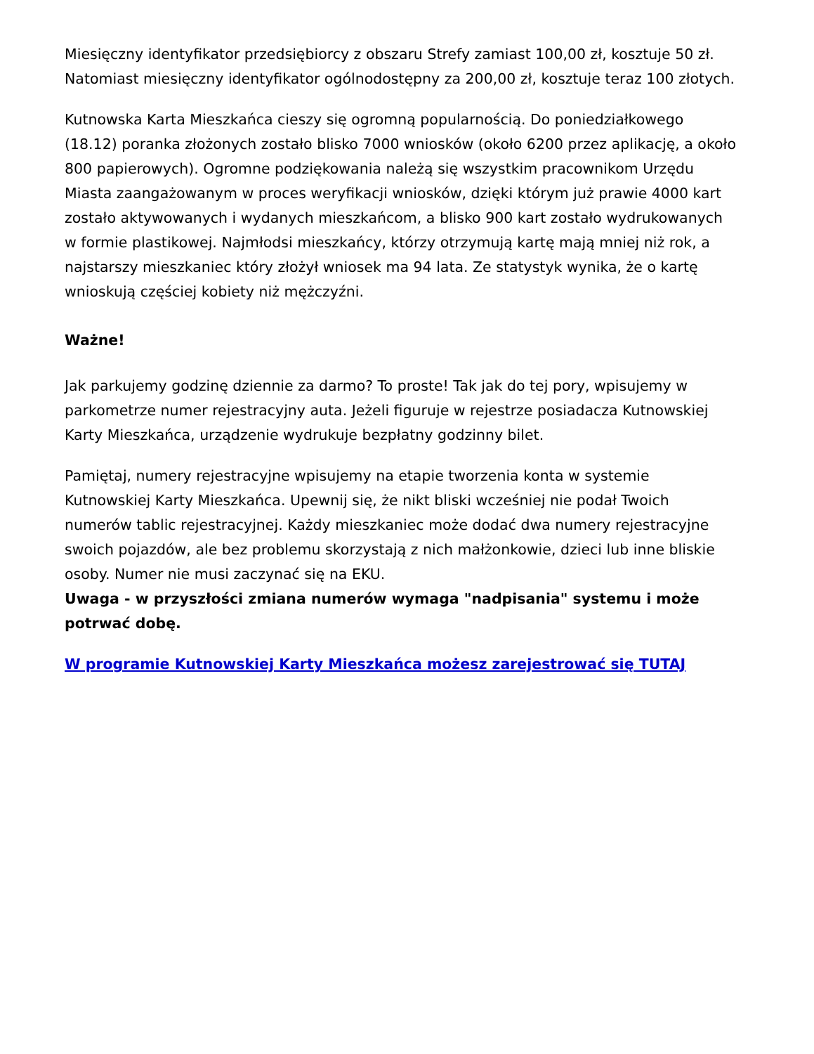Miesięczny identyfikator przedsiębiorcy z obszaru Strefy zamiast 100,00 zł, kosztuje 50 zł. Natomiast miesięczny identyfikator ogólnodostępny za 200,00 zł, kosztuje teraz 100 złotych.
Kutnowska Karta Mieszkańca cieszy się ogromną popularnością. Do poniedziałkowego (18.12) poranka złożonych zostało blisko 7000 wniosków (około 6200 przez aplikację, a około 800 papierowych). Ogromne podziękowania należą się wszystkim pracownikom Urzędu Miasta zaangażowanym w proces weryfikacji wniosków, dzięki którym już prawie 4000 kart zostało aktywowanych i wydanych mieszkańcom, a blisko 900 kart zostało wydrukowanych w formie plastikowej. Najmłodsi mieszkańcy, którzy otrzymują kartę mają mniej niż rok, a najstarszy mieszkaniec który złożył wniosek ma 94 lata. Ze statystyk wynika, że o kartę wnioskują częściej kobiety niż mężczyźni.
Ważne!
Jak parkujemy godzinę dziennie za darmo? To proste! Tak jak do tej pory, wpisujemy w parkometrze numer rejestracyjny auta. Jeżeli figuruje w rejestrze posiadacza Kutnowskiej Karty Mieszkańca, urządzenie wydrukuje bezpłatny godzinny bilet.
Pamiętaj, numery rejestracyjne wpisujemy na etapie tworzenia konta w systemie Kutnowskiej Karty Mieszkańca. Upewnij się, że nikt bliski wcześniej nie podał Twoich numerów tablic rejestracyjnej. Każdy mieszkaniec może dodać dwa numery rejestracyjne swoich pojazdów, ale bez problemu skorzystają z nich małżonkowie, dzieci lub inne bliskie osoby. Numer nie musi zaczynać się na EKU.
Uwaga - w przyszłości zmiana numerów wymaga "nadpisania" systemu i może potrwać dobę.
W programie Kutnowskiej Karty Mieszkańca możesz zarejestrować się TUTAJ